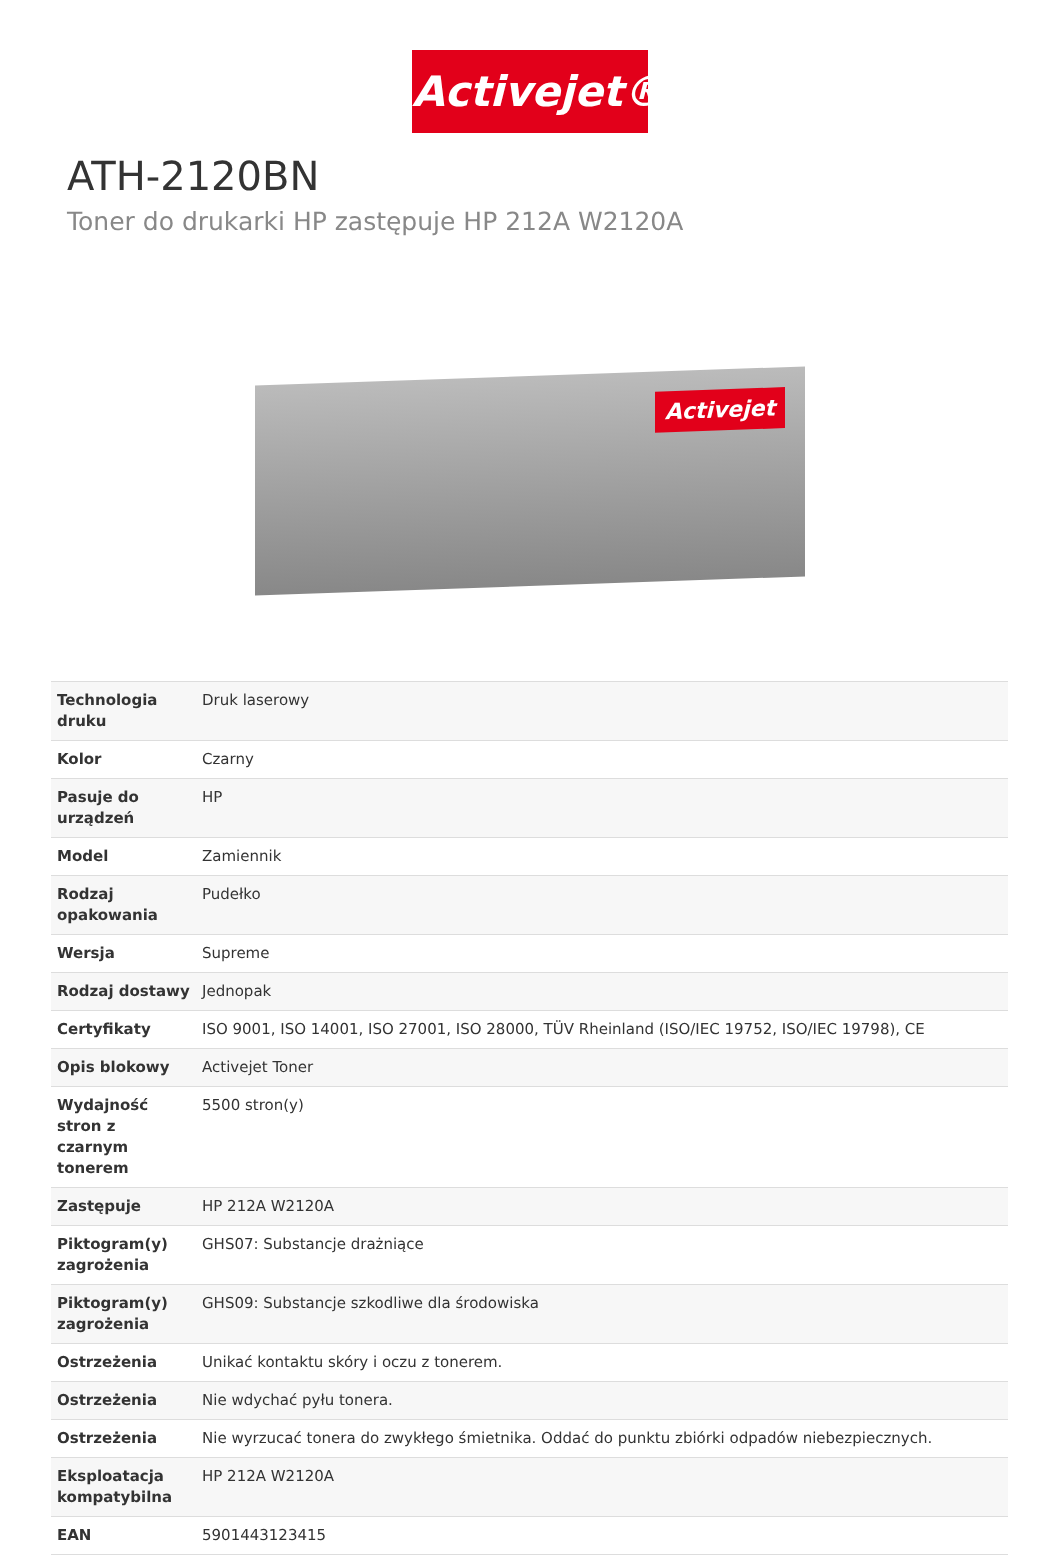Activejet®
ATH-2120BN
Toner do drukarki HP zastępuje HP 212A W2120A
Activejet
| Technologia druku | Druk laserowy |
| Kolor | Czarny |
| Pasuje do urządzeń | HP |
| Model | Zamiennik |
| Rodzaj opakowania | Pudełko |
| Wersja | Supreme |
| Rodzaj dostawy | Jednopak |
| Certyfikaty | ISO 9001, ISO 14001, ISO 27001, ISO 28000, TÜV Rheinland (ISO/IEC 19752, ISO/IEC 19798), CE |
| Opis blokowy | Activejet Toner |
| Wydajność stron z czarnym tonerem | 5500 stron(y) |
| Zastępuje | HP 212A W2120A |
| Piktogram(y) zagrożenia | GHS07: Substancje drażniące |
| Piktogram(y) zagrożenia | GHS09: Substancje szkodliwe dla środowiska |
| Ostrzeżenia | Unikać kontaktu skóry i oczu z tonerem. |
| Ostrzeżenia | Nie wdychać pyłu tonera. |
| Ostrzeżenia | Nie wyrzucać tonera do zwykłego śmietnika. Oddać do punktu zbiórki odpadów niebezpiecznych. |
| Eksploatacja kompatybilna | HP 212A W2120A |
| EAN | 5901443123415 |